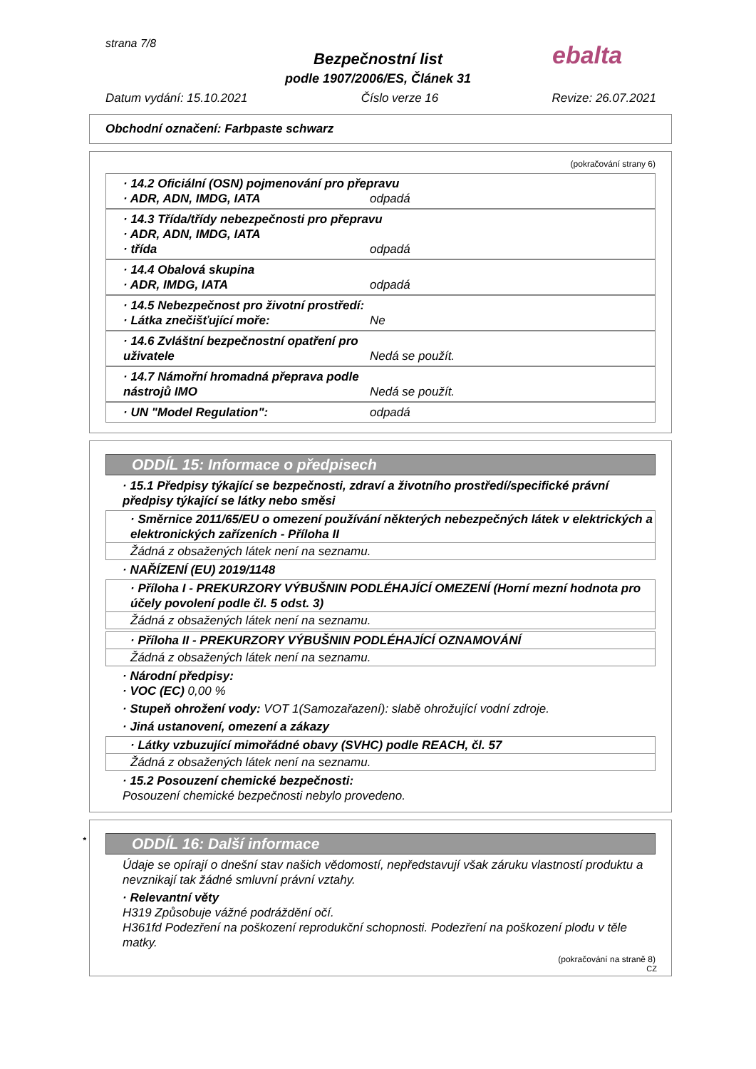strana 7/8
ebalta
Bezpečnostní list
podle 1907/2006/ES, Článek 31
Datum vydání: 15.10.2021 Číslo verze 16 Revize: 26.07.2021
Obchodní označení: Farbpaste schwarz
(pokračování strany 6)
· 14.2 Oficiální (OSN) pojmenování pro přepravu
· ADR, ADN, IMDG, IATA odpadá
· 14.3 Třída/třídy nebezpečnosti pro přepravu
· ADR, ADN, IMDG, IATA
· třída odpadá
· 14.4 Obalová skupina
· ADR, IMDG, IATA odpadá
· 14.5 Nebezpečnost pro životní prostředí:
· Látka znečišťující moře: Ne
· 14.6 Zvláštní bezpečnostní opatření pro uživatele Nedá se použít.
· 14.7 Námořní hromadná přeprava podle nástrojů IMO Nedá se použít.
· UN "Model Regulation": odpadá
ODDÍL 15: Informace o předpisech
· 15.1 Předpisy týkající se bezpečnosti, zdraví a životního prostředí/specifické právní předpisy týkající se látky nebo směsi
· Směrnice 2011/65/EU o omezení používání některých nebezpečných látek v elektrických a elektronických zařízeních - Příloha II
Žádná z obsažených látek není na seznamu.
· NAŘÍZENÍ (EU) 2019/1148
· Příloha I - PREKURZORY VÝBUŠNIN PODLÉHAJÍCÍ OMEZENÍ (Horní mezní hodnota pro účely povolení podle čl. 5 odst. 3)
Žádná z obsažených látek není na seznamu.
· Příloha II - PREKURZORY VÝBUŠNIN PODLÉHAJÍCÍ OZNAMOVÁNÍ
Žádná z obsažených látek není na seznamu.
· Národní předpisy:
· VOC (EC) 0,00 %
· Stupeň ohrožení vody: VOT 1(Samozařazení): slabě ohrožující vodní zdroje.
· Jiná ustanovení, omezení a zákazy
· Látky vzbuzující mimořádné obavy (SVHC) podle REACH, čl. 57
Žádná z obsažených látek není na seznamu.
· 15.2 Posouzení chemické bezpečnosti:
Posouzení chemické bezpečnosti nebylo provedeno.
* ODDÍL 16: Další informace
Údaje se opírají o dnešní stav našich vědomostí, nepředstavují však záruku vlastností produktu a nevznikají tak žádné smluvní právní vztahy.
· Relevantní věty
H319 Způsobuje vážné podráždění očí.
H361fd Podezření na poškození reprodukční schopnosti. Podezření na poškození plodu v těle matky.
(pokračování na straně 8)
CZ